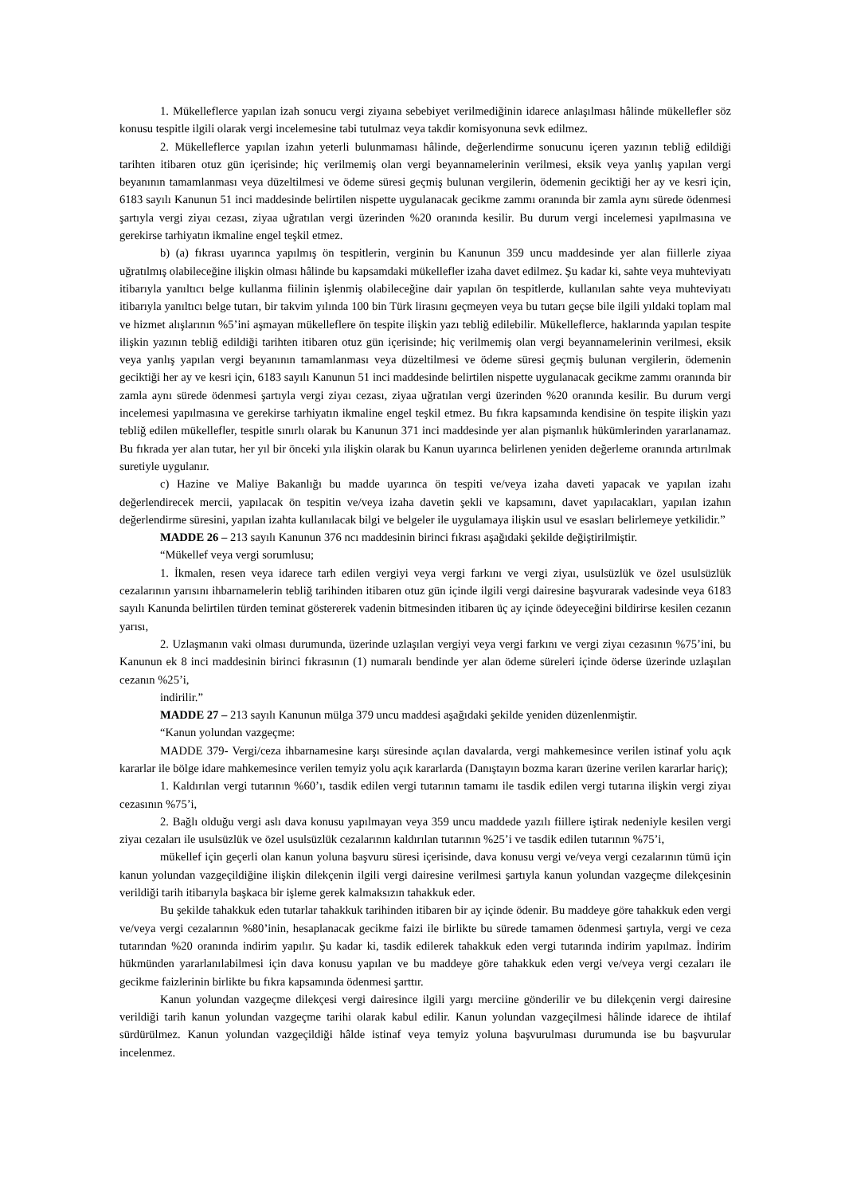1. Mükelleflerce yapılan izah sonucu vergi ziyaına sebebiyet verilmediğinin idarece anlaşılması hâlinde mükellefler söz konusu tespitle ilgili olarak vergi incelemesine tabi tutulmaz veya takdir komisyonuna sevk edilmez.
2. Mükelleflerce yapılan izahın yeterli bulunmaması hâlinde, değerlendirme sonucunu içeren yazının tebliğ edildiği tarihten itibaren otuz gün içerisinde; hiç verilmemiş olan vergi beyannamelerinin verilmesi, eksik veya yanlış yapılan vergi beyanının tamamlanması veya düzeltilmesi ve ödeme süresi geçmiş bulunan vergilerin, ödemenin geciktiği her ay ve kesri için, 6183 sayılı Kanunun 51 inci maddesinde belirtilen nispette uygulanacak gecikme zammı oranında bir zamla aynı sürede ödenmesi şartıyla vergi ziyaı cezası, ziyaa uğratılan vergi üzerinden %20 oranında kesilir. Bu durum vergi incelemesi yapılmasına ve gerekirse tarhiyatın ikmaline engel teşkil etmez.
b) (a) fıkrası uyarınca yapılmış ön tespitlerin, verginin bu Kanunun 359 uncu maddesinde yer alan fiillerle ziyaa uğratılmış olabileceğine ilişkin olması hâlinde bu kapsamdaki mükellefler izaha davet edilmez. Şu kadar ki, sahte veya muhteviyatı itibarıyla yanıltıcı belge kullanma fiilinin işlenmiş olabileceğine dair yapılan ön tespitlerde, kullanılan sahte veya muhteviyatı itibarıyla yanıltıcı belge tutarı, bir takvim yılında 100 bin Türk lirasını geçmeyen veya bu tutarı geçse bile ilgili yıldaki toplam mal ve hizmet alışlarının %5’ini aşmayan mükelleflere ön tespite ilişkin yazı tebliğ edilebilir. Mükelleflerce, haklarında yapılan tespite ilişkin yazının tebliğ edildiği tarihten itibaren otuz gün içerisinde; hiç verilmemiş olan vergi beyannamelerinin verilmesi, eksik veya yanlış yapılan vergi beyanının tamamlanması veya düzeltilmesi ve ödeme süresi geçmiş bulunan vergilerin, ödemenin geciktiği her ay ve kesri için, 6183 sayılı Kanunun 51 inci maddesinde belirtilen nispette uygulanacak gecikme zammı oranında bir zamla aynı sürede ödenmesi şartıyla vergi ziyaı cezası, ziyaa uğratılan vergi üzerinden %20 oranında kesilir. Bu durum vergi incelemesi yapılmasına ve gerekirse tarhiyatın ikmaline engel teşkil etmez. Bu fıkra kapsamında kendisine ön tespite ilişkin yazı tebliğ edilen mükellefler, tespitle sınırlı olarak bu Kanunun 371 inci maddesinde yer alan pişmanlık hükümlerinden yararlanamaz. Bu fıkrada yer alan tutar, her yıl bir önceki yıla ilişkin olarak bu Kanun uyarınca belirlenen yeniden değerleme oranında artırılmak suretiyle uygulanır.
c) Hazine ve Maliye Bakanlığı bu madde uyarınca ön tespiti ve/veya izaha daveti yapacak ve yapılan izahı değerlendirecek mercii, yapılacak ön tespitin ve/veya izaha davetin şekli ve kapsamını, davet yapılacakları, yapılan izahın değerlendirme süresini, yapılan izahta kullanılacak bilgi ve belgeler ile uygulamaya ilişkin usul ve esasları belirlemeye yetkilidir.”
MADDE 26 – 213 sayılı Kanunun 376 ncı maddesinin birinci fıkrası aşağıdaki şekilde değiştirilmiştir.
“Mükellef veya vergi sorumlusu;
1. İkmalen, resen veya idarece tarh edilen vergiyi veya vergi farkını ve vergi ziyaı, usulsüzlük ve özel usulsüzlük cezalarının yarısını ihbarnamelerin tebliğ tarihinden itibaren otuz gün içinde ilgili vergi dairesine başvurarak vadesinde veya 6183 sayılı Kanunda belirtilen türden teminat göstererek vadenin bitmesinden itibaren üç ay içinde ödeyeceğini bildirirse kesilen cezanın yarısı,
2. Uzlaşmanın vaki olması durumunda, üzerinde uzlaşılan vergiyi veya vergi farkını ve vergi ziyaı cezasının %75’ini, bu Kanunun ek 8 inci maddesinin birinci fıkrasının (1) numaralı bendinde yer alan ödeme süreleri içinde öderse üzerinde uzlaşılan cezanın %25’i,
indirilir.”
MADDE 27 – 213 sayılı Kanunun mülga 379 uncu maddesi aşağıdaki şekilde yeniden düzenlenmiştir.
“Kanun yolundan vazgeçme:
MADDE 379- Vergi/ceza ihbarnamesine karşı süresinde açılan davalarda, vergi mahkemesince verilen istinaf yolu açık kararlar ile bölge idare mahkemesince verilen temyiz yolu açık kararlarda (Danıştayın bozma kararı üzerine verilen kararlar hariç);
1. Kaldırılan vergi tutarının %60’ı, tasdik edilen vergi tutarının tamamı ile tasdik edilen vergi tutarına ilişkin vergi ziyaı cezasının %75’i,
2. Bağlı olduğu vergi aslı dava konusu yapılmayan veya 359 uncu maddede yazılı fiillere iştirak nedeniyle kesilen vergi ziyaı cezaları ile usulsüzlük ve özel usulsüzlük cezalarının kaldırılan tutarının %25’i ve tasdik edilen tutarının %75’i,
mükellef için geçerli olan kanun yoluna başvuru süresi içerisinde, dava konusu vergi ve/veya vergi cezalarının tümü için kanun yolundan vazgeçildiğine ilişkin dilekçenin ilgili vergi dairesine verilmesi şartıyla kanun yolundan vazgeçme dilekçesinin verildiği tarih itibarıyla başkaca bir işleme gerek kalmaksızın tahakkuk eder.
Bu şekilde tahakkuk eden tutarlar tahakkuk tarihinden itibaren bir ay içinde ödenir. Bu maddeye göre tahakkuk eden vergi ve/veya vergi cezalarının %80’inin, hesaplanacak gecikme faizi ile birlikte bu sürede tamamen ödenmesi şartıyla, vergi ve ceza tutarından %20 oranında indirim yapılır. Şu kadar ki, tasdik edilerek tahakkuk eden vergi tutarında indirim yapılmaz. İndirim hükmünden yararlanılabilmesi için dava konusu yapılan ve bu maddeye göre tahakkuk eden vergi ve/veya vergi cezaları ile gecikme faizlerinin birlikte bu fıkra kapsamında ödenmesi şarttır.
Kanun yolundan vazgeçme dilekçesi vergi dairesince ilgili yargı merciine gönderilir ve bu dilekçenin vergi dairesine verildiği tarih kanun yolundan vazgeçme tarihi olarak kabul edilir. Kanun yolundan vazgeçilmesi hâlinde idarece de ihtilaf sürdürülmez. Kanun yolundan vazgeçildiği hâlde istinaf veya temyiz yoluna başvurulması durumunda ise bu başvurular incelenmez.